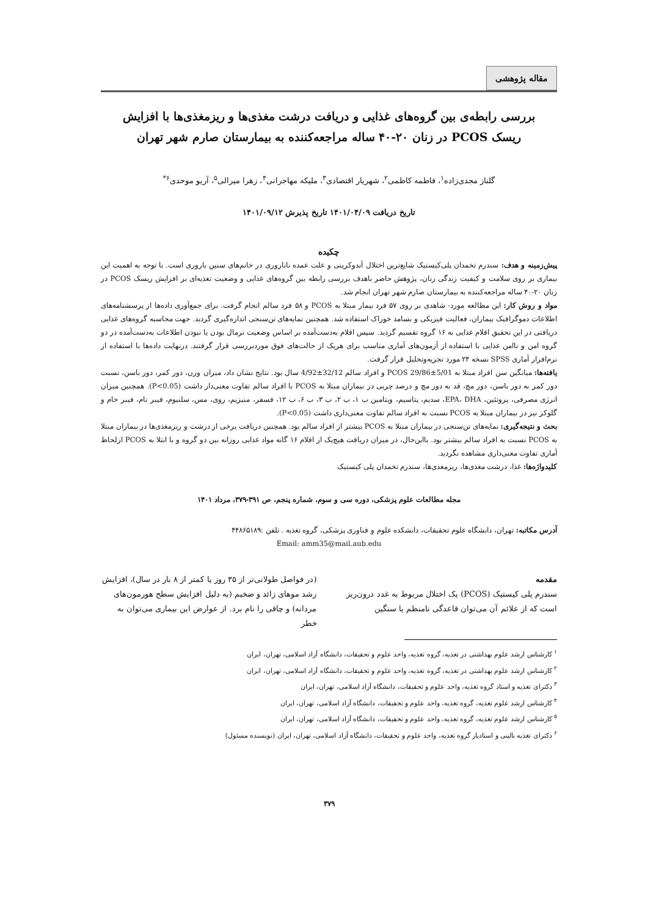مقاله پژوهشی
بررسی رابطه‌ی بین گروه‌های غذایی و دریافت درشت مغذی‌ها و ریزمغذی‌ها با افزایش
ریسک PCOS در زنان ۲۰-۴۰ ساله مراجعه‌کننده به بیمارستان صارم شهر تهران
گلناز مجدی‌زاده<sup>۱</sup>، فاطمه کاظمی<sup>۲</sup>، شهریار اقتصادی<sup>۳</sup>، ملیکه مهاجرانی<sup>۴</sup>، زهرا میرالی<sup>۵</sup>، آریو موحدی<sup>۶*</sup>
تاریخ دریافت ۱۴۰۱/۰۴/۰۹ تاریخ پذیرش ۱۴۰۱/۰۹/۱۲
چکیده
پیش‌زمینه و هدف: سندرم تخمدان پلی‌کیستیک شایع‌ترین اختلال آندوکرینی و علت عمده ناباروری در خانم‌های سنین باروری است. با توجه به اهمیت این بیماری بر روی سلامت و کیفیت زندگی زنان، پژوهش حاضر باهدف بررسی رابطه بین گروه‌های غذایی و وضعیت تغذیه‌ای بر افزایش ریسک PCOS در زنان ۲۰-۴۰ ساله مراجعه‌کننده به بیمارستان صارم شهر تهران انجام شد.
مواد و روش کار: این مطالعه مورد- شاهدی بر روی ۵۷ فرد بیمار مبتلا به PCOS و ۵۸ فرد سالم انجام گرفت. برای جمع‌آوری داده‌ها از پرسشنامه‌های اطلاعات دموگرافیک بیماران، فعالیت فیزیکی و بسامد خوراک استفاده شد. همچنین نمایه‌های تن‌سنجی اندازه‌گیری گردید. جهت محاسبه گروه‌های غذایی دریافتی در این تحقیق اقلام غذایی به ۱۶ گروه تقسیم گردید. سپس اقلام به‌دست‌آمده بر اساس وضعیت نرمال بودن یا نبودن اطلاعات به‌دست‌آمده در دو گروه امن و ناامن غذایی با استفاده از آزمون‌های آماری مناسب برای هریک از حالت‌های فوق موردبررسی قرار گرفتند. درنهایت داده‌ها با استفاده از نرم‌افزار آماری SPSS نسخه ۲۴ مورد تجزیه‌وتحلیل قرار گرفت.
یافته‌ها: میانگین سن افراد مبتلا به PCOS 29/86±5/01 و افراد سالم 32/12±4/92 سال بود. نتایج نشان داد، میزان وزن، دور کمر، دور باسن، نسبت دور کمر به دور باسن، دور مچ، قد به دور مچ و درصد چربی در بیماران مبتلا به PCOS با افراد سالم تفاوت معنی‌دار داشت (P<0.05). همچنین میزان انرژی مصرفی، پروتئین، EPA، DHA، سدیم، پتاسیم، ویتامین ب ۱، ب ۲، ب ۳، ب ۶، ب ۱۲، فسفر، منیزیم، روی، مس، سلنیوم، فیبر تام، فیبر خام و گلوکز نیز در بیماران مبتلا به PCOS نسبت به افراد سالم تفاوت معنی‌داری داشت (P<0.05).
بحث و نتیجه‌گیری: نمایه‌های تن‌سنجی در بیماران مبتلا به PCOS بیشتر از افراد سالم بود. همچنین دریافت برخی از درشت و ریزمغذی‌ها در بیماران مبتلا به PCOS نسبت به افراد سالم بیشتر بود. بااین‌حال، در میزان دریافت هیچ‌یک از اقلام ۱۶ گانه مواد غذایی روزانه بین دو گروه و با ابتلا به PCOS ازلحاظ آماری تفاوت معنی‌داری مشاهده نگردید.
کلیدواژه‌ها: غذا، درشت مغذی‌ها، ریزمغذی‌ها، سندرم تخمدان پلی کیستیک
مجله مطالعات علوم پزشکی، دوره سی و سوم، شماره پنجم، ص ۳۹۱-۳۷۹، مرداد ۱۴۰۱
آدرس مکاتبه: تهران، دانشگاه علوم تحقیقات، دانشکده علوم و فناوری پزشکی، گروه تغذیه . تلفن :۴۴۸۶۵۱۸۹
Email: amm35@mail.aub.edu
مقدمه
سندرم پلی کیستیک (PCOS) یک اختلال مربوط به غدد درون‌ریز است که از علائم آن می‌توان قاعدگی نامنظم یا سنگین
(در فواصل طولانی‌تر از ۳۵ روز یا کمتر از ۸ بار در سال)، افزایش رشد موهای زائد و ضخیم (به دلیل افزایش سطح هورمون‌های مردانه) و چاقی را نام برد. از عوارض این بیماری می‌توان به خطر
<sup>۱</sup> کارشناس ارشد علوم بهداشتی در تغذیه، گروه تغذیه، واحد علوم و تحقیقات، دانشگاه آزاد اسلامی، تهران، ایران
<sup>۲</sup> کارشناس ارشد علوم بهداشتی در تغذیه، گروه تغذیه، واحد علوم و تحقیقات، دانشگاه آزاد اسلامی، تهران، ایران
<sup>۳</sup> دکترای تغذیه و استاد گروه تغذیه، واحد علوم و تحقیقات، دانشگاه آزاد اسلامی، تهران، ایران
<sup>۴</sup> کارشناس ارشد علوم تغذیه، گروه تغذیه، واحد علوم و تحقیقات، دانشگاه آزاد اسلامی، تهران، ایران
<sup>۵</sup> کارشناس ارشد علوم تغذیه، گروه تغذیه، واحد علوم و تحقیقات، دانشگاه آزاد اسلامی، تهران، ایران
<sup>۶</sup> دکترای تغذیه بالینی و استادیار گروه تغذیه، واحد علوم و تحقیقات، دانشگاه آزاد اسلامی، تهران، ایران (نویسنده مسئول)
۳۷۹